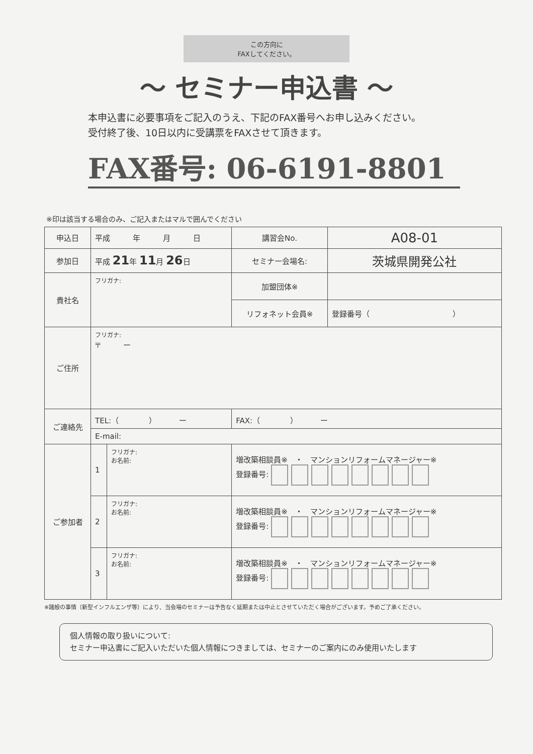この方向に
FAXしてください。
〜 セミナー申込書 〜
本申込書に必要事項をご記入のうえ、下記のFAX番号へお申し込みください。
受付終了後、10日以内に受講票をFAXさせて頂きます。
FAX番号: 06-6191-8801
※印は該当する場合のみ、ご記入またはマルで囲んでください
| 申込日 | 平成 年 月 日 | | 講習会No. | A08-01 |
| 参加日 | 平成 21 年 11 月 26 日 | | セミナー会場名: | 茨城県開発公社 |
| 貴社名 | フリガナ: | | 加盟団体※ | |
| | | | リフォネット会員※ | 登録番号（ ） |
| ご住所 | フリガナ: 〒 ー | | | |
| ご連絡先 | TEL:（ ） ー | | FAX:（ ） ー | |
| | E-mail: | | | |
| ご参加者 | 1 | フリガナ: お名前: | 増改築相談員※ ・ マンションリフォームマネージャー※ 登録番号: | |
| | 2 | フリガナ: お名前: | 増改築相談員※ ・ マンションリフォームマネージャー※ 登録番号: | |
| | 3 | フリガナ: お名前: | 増改築相談員※ ・ マンションリフォームマネージャー※ 登録番号: | |
※諸般の事情（新型インフルエンザ等）により、当会場のセミナーは予告なく延期または中止とさせていただく場合がございます。予めご了承ください。
個人情報の取り扱いについて:
セミナー申込書にご記入いただいた個人情報につきましては、セミナーのご案内にのみ使用いたします